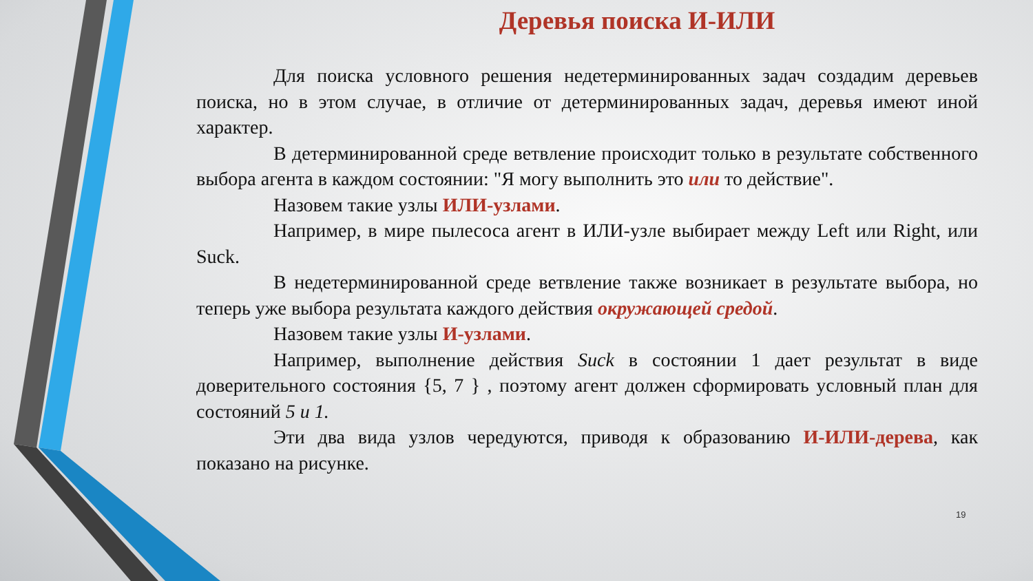Деревья поиска И-ИЛИ
Для поиска условного решения недетерминированных задач создадим деревьев поиска, но в этом случае, в отличие от детерминированных задач, деревья имеют иной характер.
В детерминированной среде ветвление происходит только в результате собственного выбора агента в каждом состоянии: "Я могу выполнить это или то действие".
Назовем такие узлы ИЛИ-узлами.
Например, в мире пылесоса агент в ИЛИ-узле выбирает между Left или Right, или Suck.
В недетерминированной среде ветвление также возникает в результате выбора, но теперь уже выбора результата каждого действия окружающей средой.
Назовем такие узлы И-узлами.
Например, выполнение действия Suck в состоянии 1 дает результат в виде доверительного состояния {5, 7 } , поэтому агент должен сформировать условный план для состояний 5 и 1.
Эти два вида узлов чередуются, приводя к образованию И-ИЛИ-дерева, как показано на рисунке.
19